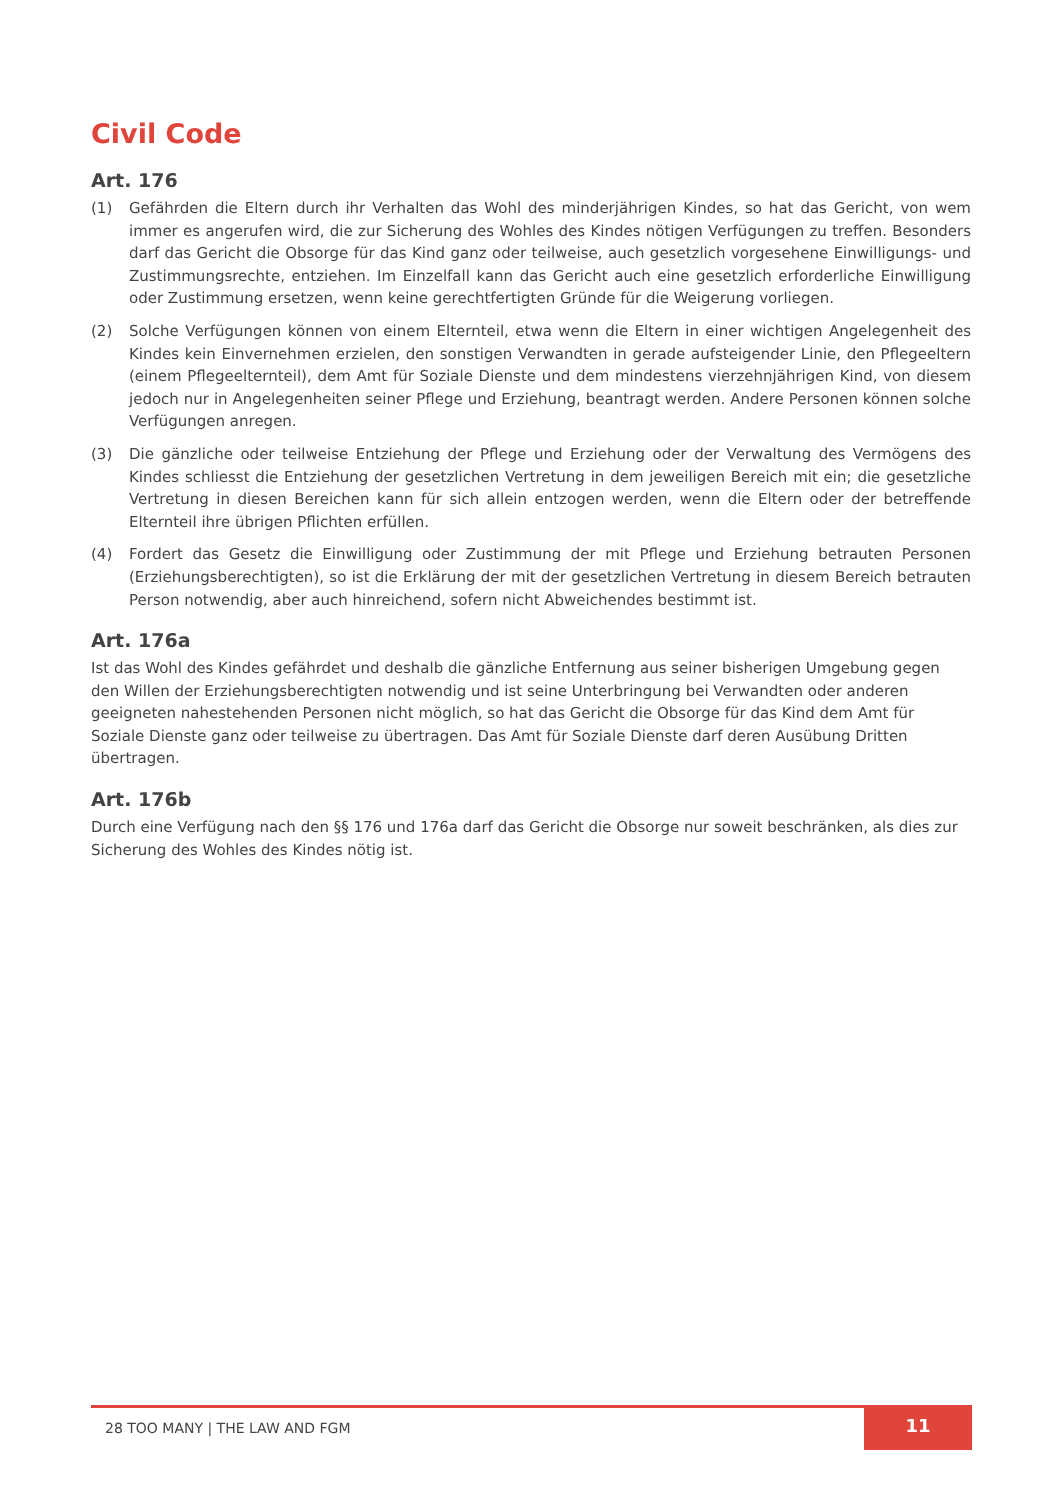Civil Code
Art. 176
(1) Gefährden die Eltern durch ihr Verhalten das Wohl des minderjährigen Kindes, so hat das Gericht, von wem immer es angerufen wird, die zur Sicherung des Wohles des Kindes nötigen Verfügungen zu treffen. Besonders darf das Gericht die Obsorge für das Kind ganz oder teilweise, auch gesetzlich vorgesehene Einwilligungs- und Zustimmungsrechte, entziehen. Im Einzelfall kann das Gericht auch eine gesetzlich erforderliche Einwilligung oder Zustimmung ersetzen, wenn keine gerechtfertigten Gründe für die Weigerung vorliegen.
(2) Solche Verfügungen können von einem Elternteil, etwa wenn die Eltern in einer wichtigen Angelegenheit des Kindes kein Einvernehmen erzielen, den sonstigen Verwandten in gerade aufsteigender Linie, den Pflegeeltern (einem Pflegeelternteil), dem Amt für Soziale Dienste und dem mindestens vierzehnjährigen Kind, von diesem jedoch nur in Angelegenheiten seiner Pflege und Erziehung, beantragt werden. Andere Personen können solche Verfügungen anregen.
(3) Die gänzliche oder teilweise Entziehung der Pflege und Erziehung oder der Verwaltung des Vermögens des Kindes schliesst die Entziehung der gesetzlichen Vertretung in dem jeweiligen Bereich mit ein; die gesetzliche Vertretung in diesen Bereichen kann für sich allein entzogen werden, wenn die Eltern oder der betreffende Elternteil ihre übrigen Pflichten erfüllen.
(4) Fordert das Gesetz die Einwilligung oder Zustimmung der mit Pflege und Erziehung betrauten Personen (Erziehungsberechtigten), so ist die Erklärung der mit der gesetzlichen Vertretung in diesem Bereich betrauten Person notwendig, aber auch hinreichend, sofern nicht Abweichendes bestimmt ist.
Art. 176a
Ist das Wohl des Kindes gefährdet und deshalb die gänzliche Entfernung aus seiner bisherigen Umgebung gegen den Willen der Erziehungsberechtigten notwendig und ist seine Unterbringung bei Verwandten oder anderen geeigneten nahestehenden Personen nicht möglich, so hat das Gericht die Obsorge für das Kind dem Amt für Soziale Dienste ganz oder teilweise zu übertragen. Das Amt für Soziale Dienste darf deren Ausübung Dritten übertragen.
Art. 176b
Durch eine Verfügung nach den §§ 176 und 176a darf das Gericht die Obsorge nur soweit beschränken, als dies zur Sicherung des Wohles des Kindes nötig ist.
28 TOO MANY | THE LAW AND FGM
11